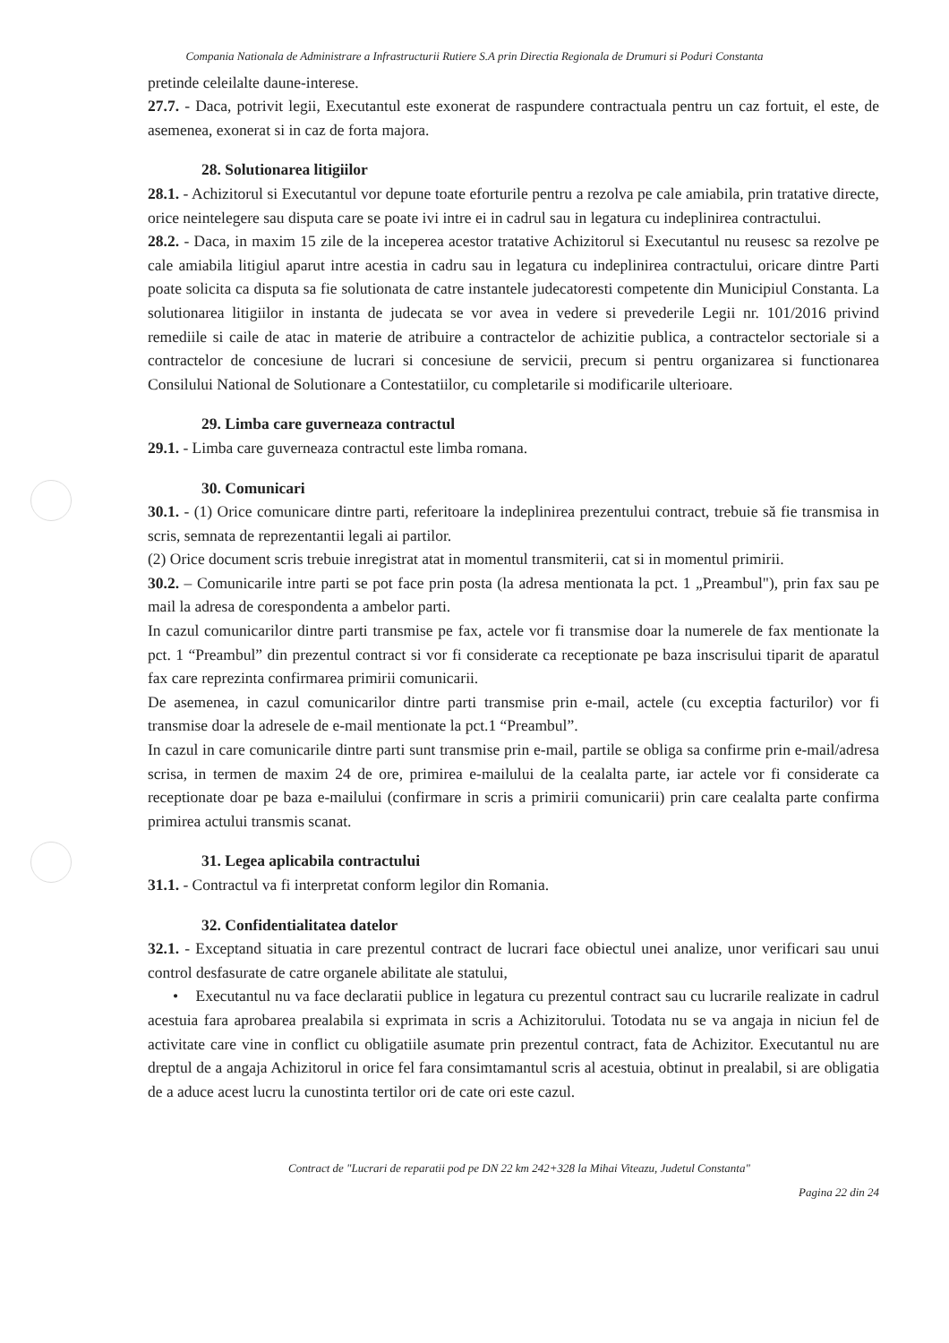Compania Nationala de Administrare a Infrastructurii Rutiere S.A prin Directia Regionala de Drumuri si Poduri Constanta
pretinde celeilalte daune-interese.
27.7. - Daca, potrivit legii, Executantul este exonerat de raspundere contractuala pentru un caz fortuit, el este, de asemenea, exonerat si in caz de forta majora.
28. Solutionarea litigiilor
28.1. - Achizitorul si Executantul vor depune toate eforturile pentru a rezolva pe cale amiabila, prin tratative directe, orice neintelegere sau disputa care se poate ivi intre ei in cadrul sau in legatura cu indeplinirea contractului.
28.2. - Daca, in maxim 15 zile de la inceperea acestor tratative Achizitorul si Executantul nu reusesc sa rezolve pe cale amiabila litigiul aparut intre acestia in cadru sau in legatura cu indeplinirea contractului, oricare dintre Parti poate solicita ca disputa sa fie solutionata de catre instantele judecatoresti competente din Municipiul Constanta. La solutionarea litigiilor in instanta de judecata se vor avea in vedere si prevederile Legii nr. 101/2016 privind remediile si caile de atac in materie de atribuire a contractelor de achizitie publica, a contractelor sectoriale si a contractelor de concesiune de lucrari si concesiune de servicii, precum si pentru organizarea si functionarea Consilului National de Solutionare a Contestatiilor, cu completarile si modificarile ulterioare.
29. Limba care guverneaza contractul
29.1. - Limba care guverneaza contractul este limba romana.
30. Comunicari
30.1. - (1) Orice comunicare dintre parti, referitoare la indeplinirea prezentului contract, trebuie să fie transmisa in scris, semnata de reprezentantii legali ai partilor.
(2) Orice document scris trebuie inregistrat atat in momentul transmiterii, cat si in momentul primirii.
30.2. – Comunicarile intre parti se pot face prin posta (la adresa mentionata la pct. 1 „Preambul"), prin fax sau pe mail la adresa de corespondenta a ambelor parti.
In cazul comunicarilor dintre parti transmise pe fax, actele vor fi transmise doar la numerele de fax mentionate la pct. 1 “Preambul” din prezentul contract si vor fi considerate ca receptionate pe baza inscrisului tiparit de aparatul fax care reprezinta confirmarea primirii comunicarii.
De asemenea, in cazul comunicarilor dintre parti transmise prin e-mail, actele (cu exceptia facturilor) vor fi transmise doar la adresele de e-mail mentionate la pct.1 “Preambul”.
In cazul in care comunicarile dintre parti sunt transmise prin e-mail, partile se obliga sa confirme prin e-mail/adresa scrisa, in termen de maxim 24 de ore, primirea e-mailului de la cealalta parte, iar actele vor fi considerate ca receptionate doar pe baza e-mailului (confirmare in scris a primirii comunicarii) prin care cealalta parte confirma primirea actului transmis scanat.
31. Legea aplicabila contractului
31.1. - Contractul va fi interpretat conform legilor din Romania.
32. Confidentialitatea datelor
32.1. - Exceptand situatia in care prezentul contract de lucrari face obiectul unei analize, unor verificari sau unui control desfasurate de catre organele abilitate ale statului,
• Executantul nu va face declaratii publice in legatura cu prezentul contract sau cu lucrarile realizate in cadrul acestuia fara aprobarea prealabila si exprimata in scris a Achizitorului. Totodata nu se va angaja in niciun fel de activitate care vine in conflict cu obligatiile asumate prin prezentul contract, fata de Achizitor. Executantul nu are dreptul de a angaja Achizitorul in orice fel fara consimtamantul scris al acestuia, obtinut in prealabil, si are obligatia de a aduce acest lucru la cunostinta tertilor ori de cate ori este cazul.
Contract de "Lucrari de reparatii pod pe DN 22 km 242+328 la Mihai Viteazu, Judetul Constanta"
Pagina 22 din 24